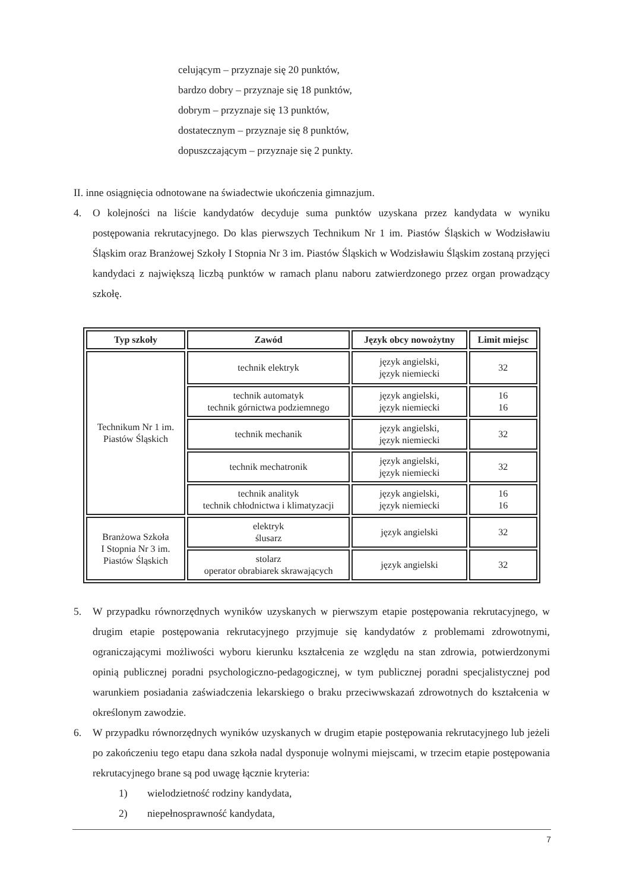celującym – przyznaje się 20 punktów,
bardzo dobry – przyznaje się 18 punktów,
dobrym – przyznaje się 13 punktów,
dostatecznym – przyznaje się 8 punktów,
dopuszczającym – przyznaje się 2 punkty.
II. inne osiągnięcia odnotowane na świadectwie ukończenia gimnazjum.
4. O kolejności na liście kandydatów decyduje suma punktów uzyskana przez kandydata w wyniku postępowania rekrutacyjnego. Do klas pierwszych Technikum Nr 1 im. Piastów Śląskich w Wodzisławiu Śląskim oraz Branżowej Szkoły I Stopnia Nr 3 im. Piastów Śląskich w Wodzisławiu Śląskim zostaną przyjęci kandydaci z największą liczbą punktów w ramach planu naboru zatwierdzonego przez organ prowadzący szkołę.
| Typ szkoły | Zawód | Język obcy nowożytny | Limit miejsc |
| --- | --- | --- | --- |
| Technikum Nr 1 im. Piastów Śląskich | technik elektryk | język angielski, język niemiecki | 32 |
| | technik automatyk technik górnictwa podziemnego | język angielski, język niemiecki | 16 16 |
| | technik mechanik | język angielski, język niemiecki | 32 |
| | technik mechatronik | język angielski, język niemiecki | 32 |
| | technik analityk technik chłodnictwa i klimatyzacji | język angielski, język niemiecki | 16 16 |
| Branżowa Szkoła I Stopnia Nr 3 im. Piastów Śląskich | elektryk ślusarz | język angielski | 32 |
| | stolarz operator obrabiarek skrawających | język angielski | 32 |
5. W przypadku równorzędnych wyników uzyskanych w pierwszym etapie postępowania rekrutacyjnego, w drugim etapie postępowania rekrutacyjnego przyjmuje się kandydatów z problemami zdrowotnymi, ograniczającymi możliwości wyboru kierunku kształcenia ze względu na stan zdrowia, potwierdzonymi opinią publicznej poradni psychologiczno-pedagogicznej, w tym publicznej poradni specjalistycznej pod warunkiem posiadania zaświadczenia lekarskiego o braku przeciwwskazań zdrowotnych do kształcenia w określonym zawodzie.
6. W przypadku równorzędnych wyników uzyskanych w drugim etapie postępowania rekrutacyjnego lub jeżeli po zakończeniu tego etapu dana szkoła nadal dysponuje wolnymi miejscami, w trzecim etapie postępowania rekrutacyjnego brane są pod uwagę łącznie kryteria:
1) wielodzietność rodziny kandydata,
2) niepełnosprawność kandydata,
7